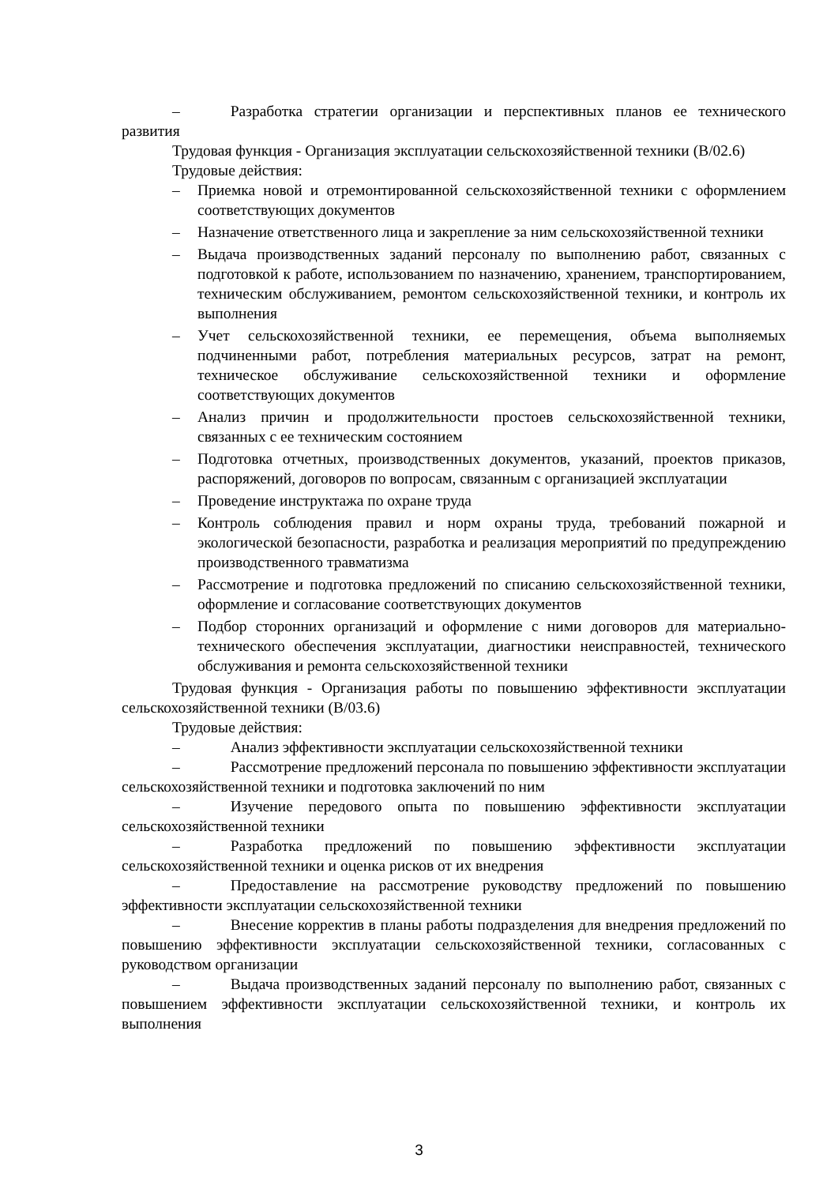– Разработка стратегии организации и перспективных планов ее технического развития
Трудовая функция - Организация эксплуатации сельскохозяйственной техники (B/02.6)
Трудовые действия:
– Приемка новой и отремонтированной сельскохозяйственной техники с оформлением соответствующих документов
– Назначение ответственного лица и закрепление за ним сельскохозяйственной техники
– Выдача производственных заданий персоналу по выполнению работ, связанных с подготовкой к работе, использованием по назначению, хранением, транспортированием, техническим обслуживанием, ремонтом сельскохозяйственной техники, и контроль их выполнения
– Учет сельскохозяйственной техники, ее перемещения, объема выполняемых подчиненными работ, потребления материальных ресурсов, затрат на ремонт, техническое обслуживание сельскохозяйственной техники и оформление соответствующих документов
– Анализ причин и продолжительности простоев сельскохозяйственной техники, связанных с ее техническим состоянием
– Подготовка отчетных, производственных документов, указаний, проектов приказов, распоряжений, договоров по вопросам, связанным с организацией эксплуатации
– Проведение инструктажа по охране труда
– Контроль соблюдения правил и норм охраны труда, требований пожарной и экологической безопасности, разработка и реализация мероприятий по предупреждению производственного травматизма
– Рассмотрение и подготовка предложений по списанию сельскохозяйственной техники, оформление и согласование соответствующих документов
– Подбор сторонних организаций и оформление с ними договоров для материально-технического обеспечения эксплуатации, диагностики неисправностей, технического обслуживания и ремонта сельскохозяйственной техники
Трудовая функция - Организация работы по повышению эффективности эксплуатации сельскохозяйственной техники (B/03.6)
Трудовые действия:
– Анализ эффективности эксплуатации сельскохозяйственной техники
– Рассмотрение предложений персонала по повышению эффективности эксплуатации сельскохозяйственной техники и подготовка заключений по ним
– Изучение передового опыта по повышению эффективности эксплуатации сельскохозяйственной техники
– Разработка предложений по повышению эффективности эксплуатации сельскохозяйственной техники и оценка рисков от их внедрения
– Предоставление на рассмотрение руководству предложений по повышению эффективности эксплуатации сельскохозяйственной техники
– Внесение корректив в планы работы подразделения для внедрения предложений по повышению эффективности эксплуатации сельскохозяйственной техники, согласованных с руководством организации
– Выдача производственных заданий персоналу по выполнению работ, связанных с повышением эффективности эксплуатации сельскохозяйственной техники, и контроль их выполнения
3